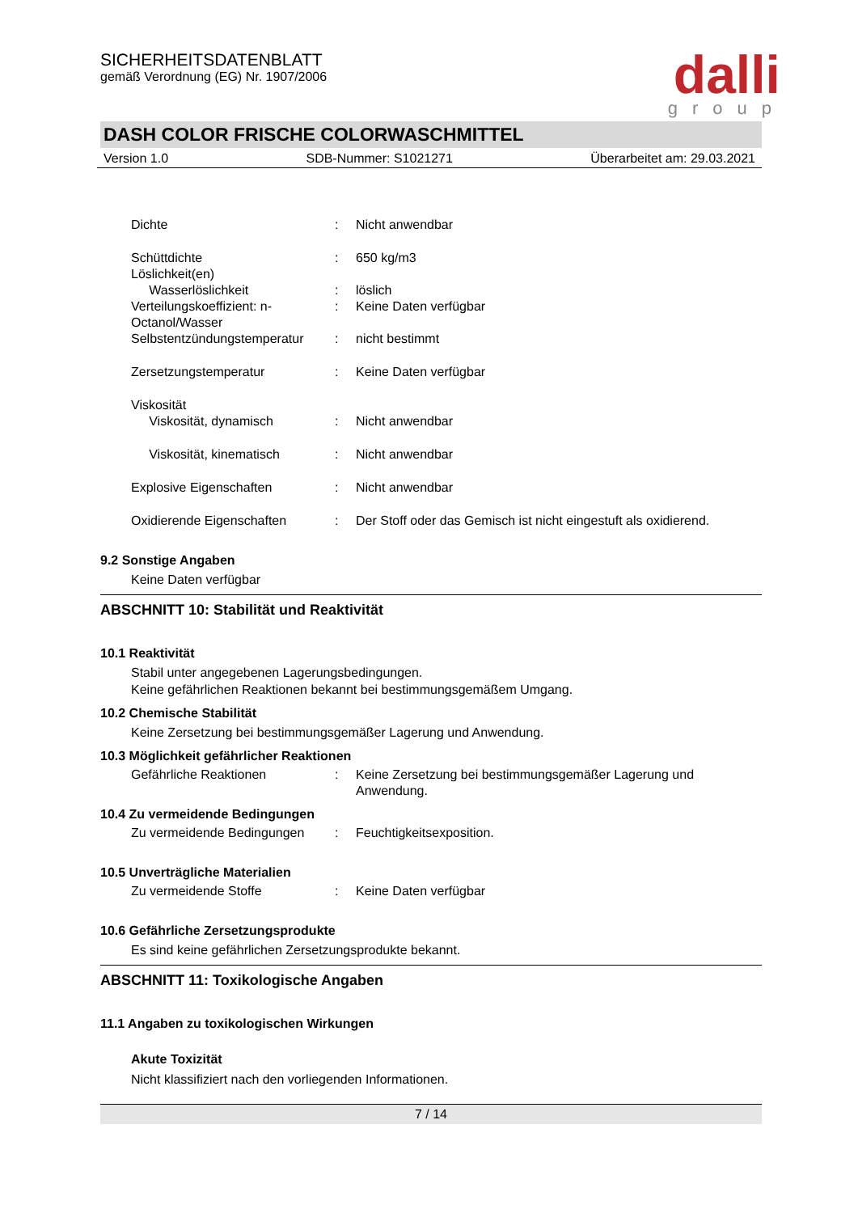SICHERHEITSDATENBLATT
gemäß Verordnung (EG) Nr. 1907/2006
dalli
group
DASH COLOR FRISCHE COLORWASCHMITTEL
Version 1.0 SDB-Nummer: S1021271 Überarbeitet am: 29.03.2021
| Dichte | : | Nicht anwendbar |
| Schüttdichte | : | 650 kg/m3 |
| Löslichkeit(en) | | |
| Wasserlöslichkeit | : | löslich |
| Verteilungskoeffizient: n-Octanol/Wasser | : | Keine Daten verfügbar |
| Selbstentzündungstemperatur | : | nicht bestimmt |
| Zersetzungstemperatur | : | Keine Daten verfügbar |
| Viskosität | | |
| Viskosität, dynamisch | : | Nicht anwendbar |
| Viskosität, kinematisch | : | Nicht anwendbar |
| Explosive Eigenschaften | : | Nicht anwendbar |
| Oxidierende Eigenschaften | : | Der Stoff oder das Gemisch ist nicht eingestuft als oxidierend. |
9.2 Sonstige Angaben
Keine Daten verfügbar
ABSCHNITT 10: Stabilität und Reaktivität
10.1 Reaktivität
Stabil unter angegebenen Lagerungsbedingungen.
Keine gefährlichen Reaktionen bekannt bei bestimmungsgemäßem Umgang.
10.2 Chemische Stabilität
Keine Zersetzung bei bestimmungsgemäßer Lagerung und Anwendung.
10.3 Möglichkeit gefährlicher Reaktionen
| Gefährliche Reaktionen | : | Keine Zersetzung bei bestimmungsgemäßer Lagerung und Anwendung. |
10.4 Zu vermeidende Bedingungen
| Zu vermeidende Bedingungen | : | Feuchtigkeitsexposition. |
10.5 Unverträgliche Materialien
| Zu vermeidende Stoffe | : | Keine Daten verfügbar |
10.6 Gefährliche Zersetzungsprodukte
Es sind keine gefährlichen Zersetzungsprodukte bekannt.
ABSCHNITT 11: Toxikologische Angaben
11.1 Angaben zu toxikologischen Wirkungen
Akute Toxizität
Nicht klassifiziert nach den vorliegenden Informationen.
7 / 14